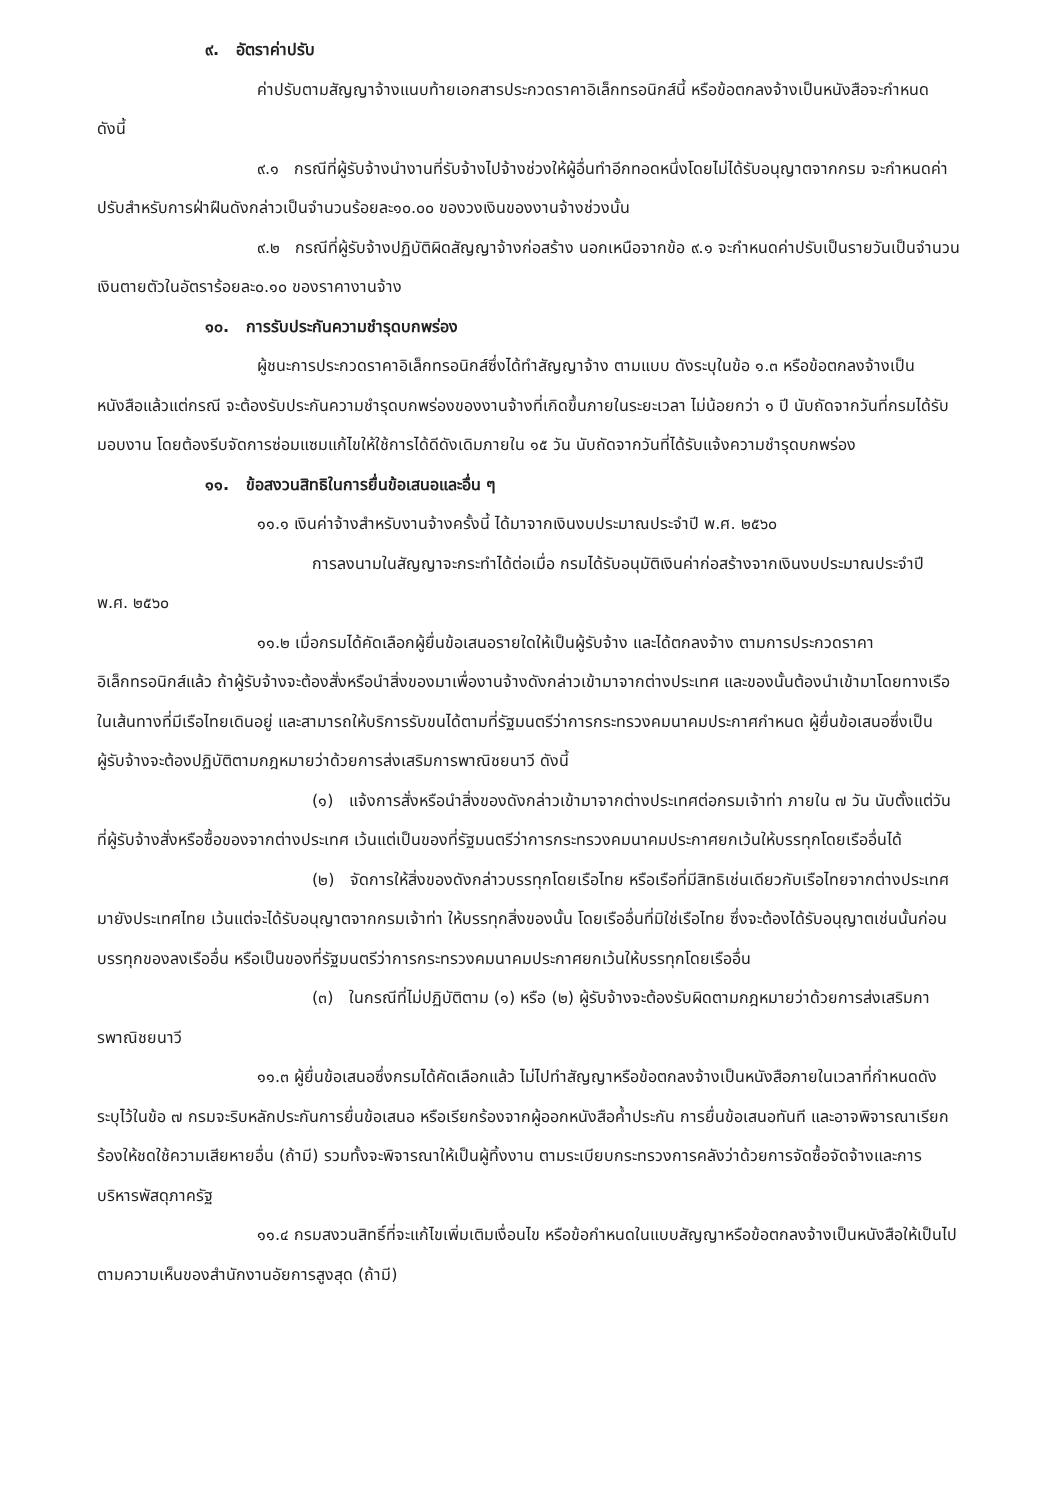๙. อัตราค่าปรับ
ค่าปรับตามสัญญาจ้างแนบท้ายเอกสารประกวดราคาอิเล็กทรอนิกส์นี้ หรือข้อตกลงจ้างเป็นหนังสือจะกำหนด ดังนี้
๙.๑ กรณีที่ผู้รับจ้างนำงานที่รับจ้างไปจ้างช่วงให้ผู้อื่นทำอีกทอดหนึ่งโดยไม่ได้รับอนุญาตจากกรม จะกำหนดค่าปรับสำหรับการฝ่าฝืนดังกล่าวเป็นจำนวนร้อยละ๑๐.๐๐ ของวงเงินของงานจ้างช่วงนั้น
๙.๒ กรณีที่ผู้รับจ้างปฏิบัติผิดสัญญาจ้างก่อสร้าง นอกเหนือจากข้อ ๙.๑ จะกำหนดค่าปรับเป็นรายวันเป็นจำนวนเงินตายตัวในอัตราร้อยละ๐.๑๐ ของราคางานจ้าง
๑๐. การรับประกันความชำรุดบกพร่อง
ผู้ชนะการประกวดราคาอิเล็กทรอนิกส์ซึ่งได้ทำสัญญาจ้าง ตามแบบ ดังระบุในข้อ ๑.๓ หรือข้อตกลงจ้างเป็นหนังสือแล้วแต่กรณี จะต้องรับประกันความชำรุดบกพร่องของงานจ้างที่เกิดขึ้นภายในระยะเวลา ไม่น้อยกว่า ๑ ปี นับถัดจากวันที่กรมได้รับมอบงาน โดยต้องรีบจัดการซ่อมแซมแก้ไขให้ใช้การได้ดีดังเดิมภายใน ๑๕ วัน นับถัดจากวันที่ได้รับแจ้งความชำรุดบกพร่อง
๑๑. ข้อสงวนสิทธิในการยื่นข้อเสนอและอื่น ๆ
๑๑.๑ เงินค่าจ้างสำหรับงานจ้างครั้งนี้ ได้มาจากเงินงบประมาณประจำปี พ.ศ. ๒๕๖๐
การลงนามในสัญญาจะกระทำได้ต่อเมื่อ กรมได้รับอนุมัติเงินค่าก่อสร้างจากเงินงบประมาณประจำปี พ.ศ. ๒๕๖๐
๑๑.๒ เมื่อกรมได้คัดเลือกผู้ยื่นข้อเสนอรายใดให้เป็นผู้รับจ้าง และได้ตกลงจ้าง ตามการประกวดราคาอิเล็กทรอนิกส์แล้ว ถ้าผู้รับจ้างจะต้องสั่งหรือนำสิ่งของมาเพื่องานจ้างดังกล่าวเข้ามาจากต่างประเทศ และของนั้นต้องนำเข้ามาโดยทางเรือในเส้นทางที่มีเรือไทยเดินอยู่ และสามารถให้บริการรับขนได้ตามที่รัฐมนตรีว่าการกระทรวงคมนาคมประกาศกำหนด ผู้ยื่นข้อเสนอซึ่งเป็นผู้รับจ้างจะต้องปฏิบัติตามกฎหมายว่าด้วยการส่งเสริมการพาณิชยนาวี ดังนี้
(๑) แจ้งการสั่งหรือนำสิ่งของดังกล่าวเข้ามาจากต่างประเทศต่อกรมเจ้าท่า ภายใน ๗ วัน นับตั้งแต่วันที่ผู้รับจ้างสั่งหรือซื้อของจากต่างประเทศ เว้นแต่เป็นของที่รัฐมนตรีว่าการกระทรวงคมนาคมประกาศยกเว้นให้บรรทุกโดยเรืออื่นได้
(๒) จัดการให้สิ่งของดังกล่าวบรรทุกโดยเรือไทย หรือเรือที่มีสิทธิเช่นเดียวกับเรือไทยจากต่างประเทศมายังประเทศไทย เว้นแต่จะได้รับอนุญาตจากกรมเจ้าท่า ให้บรรทุกสิ่งของนั้น โดยเรืออื่นที่มิใช่เรือไทย ซึ่งจะต้องได้รับอนุญาตเช่นนั้นก่อนบรรทุกของลงเรืออื่น หรือเป็นของที่รัฐมนตรีว่าการกระทรวงคมนาคมประกาศยกเว้นให้บรรทุกโดยเรืออื่น
(๓) ในกรณีที่ไม่ปฏิบัติตาม (๑) หรือ (๒) ผู้รับจ้างจะต้องรับผิดตามกฎหมายว่าด้วยการส่งเสริมการพาณิชยนาวี
๑๑.๓ ผู้ยื่นข้อเสนอซึ่งกรมได้คัดเลือกแล้ว ไม่ไปทำสัญญาหรือข้อตกลงจ้างเป็นหนังสือภายในเวลาที่กำหนดดังระบุไว้ในข้อ ๗ กรมจะริบหลักประกันการยื่นข้อเสนอ หรือเรียกร้องจากผู้ออกหนังสือค้ำประกัน การยื่นข้อเสนอทันที และอาจพิจารณาเรียกร้องให้ชดใช้ความเสียหายอื่น (ถ้ามี) รวมทั้งจะพิจารณาให้เป็นผู้ทิ้งงาน ตามระเบียบกระทรวงการคลังว่าด้วยการจัดซื้อจัดจ้างและการบริหารพัสดุภาครัฐ
๑๑.๔ กรมสงวนสิทธิ์ที่จะแก้ไขเพิ่มเติมเงื่อนไข หรือข้อกำหนดในแบบสัญญาหรือข้อตกลงจ้างเป็นหนังสือให้เป็นไปตามความเห็นของสำนักงานอัยการสูงสุด (ถ้ามี)